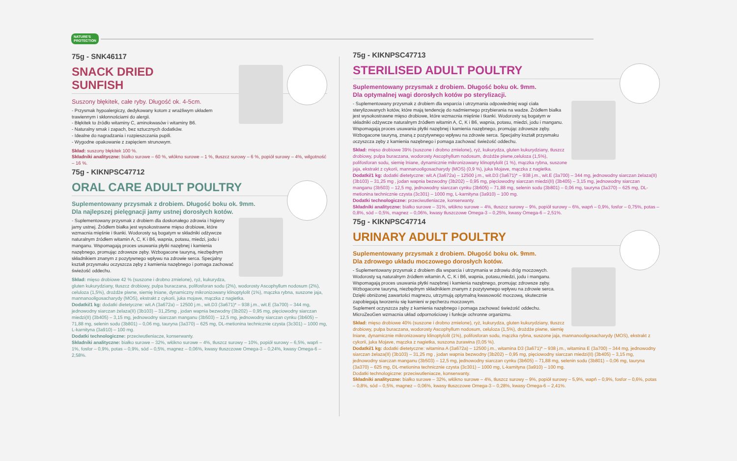NATURE'S
PROTECTION
75g - SNK46117
SNACK DRIED
SUNFISH
Suszony błękitek, całe ryby. Długość ok. 4-5cm.
- Przysmak hypoalergiczy, dedykowany kotom z wrażliwym układem trawiennym i skłonnościami do alergii.
- Błękitek to źródło witaminy C, aminokwasów i witaminy B6.
- Naturalny smak i zapach, bez sztucznych dodatków.
- Idealne do nagradzania i rozpieszczania pupili.
- Wygodne opakowanie z zapięciem strunowym.
Skład: suszony błękitek 100 %.
Składniki analityczne: białko surowe – 60 %, włókno surowe – 1 %, tłuszcz surowy – 6 %, popiół surowy – 4%, wilgotność – 16 %.
75g - KIKNPSC47712
ORAL CARE ADULT POULTRY
Suplementowany przysmak z drobiem. Długość boku ok. 9mm.
Dla najlepszej pielęgnacji jamy ustnej dorosłych kotów.
- Suplementowany przysmak z drobiem dla doskonałego zdrowia i higieny jamy ustnej. Źródłem białka jest wysokostrawne mięso drobiowe, które wzmacnia mięśnie i tkanki. Wodorosty są bogatym w składniki odżywcze naturalnym źródłem witamin A, C, K i B6, wapnia, potasu, miedzi, jodu i manganu. Wspomagają proces usuwania płytki nazębnej i kamienia nazębnego, promując zdrowsze zęby. Wzbogacone tauryną, niezbędnym składnikiem znanym z pozytywnego wpływu na zdrowie serca. Specjalny kształt przysmaku oczyszcza zęby z kamienia nazębnego i pomaga zachować świeżość oddechu.
Skład: mięso drobiowe 42 % (suszone i drobno zmielone), ryż, kukurydza, gluten kukurydziany, tłuszcz drobiowy, pulpa buraczana, polifosforan sodu (2%), wodorosty Ascophyllum nodosum (2%), celuloza (1,5%), drożdże piwne, siemię lniane, dynamiczny mikronizowany klinoptylolit (1%), mączka rybna, suszone jaja, mannanooligosacharydy (MOS), ekstrakt z cykorii, juka mojave, mączka z nagietka.
Dodatki/1 kg: dodatki dietetyczne: wit.A (3a672a) – 12500 j.m., wit.D3 (3a671)* – 938 j.m., wit.E (3a700) – 344 mg, jednowodny siarczan żelaza(II) (3b103) – 31,25mg , jodan wapnia bezwodny (3b202) – 0,95 mg, pięciowodny siarczan miedzi(II) (3b405) – 3,15 mg, jednowodny siarczan manganu (3b503) – 12,5 mg, jednowodny siarczan cynku (3b605) – 71,88 mg, selenin sodu (3b801) – 0,06 mg, tauryna (3a370) – 625 mg, DL-metionina technicznie czysta (3c301) – 1000 mg, L-karnityna (3a910) – 100 mg.
Dodatki technologiczne: przeciwutleniacze, konserwanty.
Składniki analityczne: białko surowe – 32%, włókno surowe – 4%, tłuszcz surowy – 10%, popiół surowy – 6,5%, wapń – 1%, fosfor – 0,9%, potas – 0,9%, sód – 0,5%, magnez – 0,06%, kwasy tłuszczowe Omega-3 – 0,24%, kwasy Omega-6 – 2,58%.
75g - KIKNPSC47713
STERILISED ADULT POULTRY
Suplementowany przysmak z drobiem. Długość boku ok. 9mm.
Dla optymalnej wagi dorosłych kotów po sterylizacji.
- Suplementowany przysmak z drobiem dla wsparcia i utrzymania odpowiedniej wagi ciała sterylizowanych kotów, które mają tendencję do nadmiernego przybierania na wadze. Źródłem białka jest wysokostrawne mięso drobiowe, które wzmacnia mięśnie i tkanki. Wodorosty są bogatym w składniki odżywcze naturalnym źródłem witamin A, C, K i B6, wapnia, potasu, miedzi, jodu i manganu. Wspomagają proces usuwania płytki nazębnej i kamienia nazębnego, promując zdrowsze zęby. Wzbogacone tauryną, znaną z pozytywnego wpływu na zdrowie serca. Specjalny kształt przysmaku oczyszcza zęby z kamienia nazębnego i pomaga zachować świeżość oddechu.
Skład: mięso drobiowe 39% (suszone i drobno zmielone), ryż, kukurydza, gluten kukurydziany, tłuszcz drobiowy, pulpa buraczana, wodorosty Ascophyllum nodosum, drożdże piwne,celuloza (1,5%), polifosforan sodu, siemię lniane, dynamicznie mikronizowany klinoptylolit (1 %), mączka rybna, suszone jaja, ekstrakt z cykorii, mannanooligosacharydy (MOS) (0,9 %), juka Mojave, mączka z nagietka.
Dodatki/1 kg: dodatki dietetyczne: wit.A (3a672a) – 12500 j.m., wit.D3 (3a671)* – 938 j.m., wit.E (3a700) – 344 mg, jednowodny siarczan żelaza(II) (3b103) – 31,25 mg , jodan wapnia bezwodny (3b202) – 0,95 mg, pięciowodny siarczan miedzi(II) (3b405) – 3,15 mg, jednowodny siarczan manganu (3b503) – 12,5 mg, jednowodny siarczan cynku (3b605) – 71,88 mg, selenin sodu (3b801) – 0,06 mg, tauryna (3a370) – 625 mg, DL-metionina technicznie czysta (3c301) – 1000 mg, L-karnityna (3a910) – 100 mg.
Dodatki technologiczne: przeciwutleniacze, konserwanty.
Składniki analityczne: białko surowe – 31%, włókno surowe – 4%, tłuszcz surowy – 9%, popiół surowy – 6%, wapń – 0,9%, fosfor – 0,75%, potas – 0,8%, sód – 0,5%, magnez – 0,06%, kwasy tłuszczowe Omega-3 – 0,25%, kwasy Omega-6 – 2,51%.
75g - KIKNPSC47714
URINARY ADULT POULTRY
Suplementowany przysmak z drobiem. Długość boku ok. 9mm.
Dla zdrowego układu moczowego dorosłych kotów.
- Suplementowany przysmak z drobiem dla wsparcia i utrzymania w zdrowiu dróg moczowych. Wodorosty są naturalnym źródłem witamin A, C, K i B6, wapnia, potasu,miedzi, jodu i manganu. Wspomagają proces usuwania płytki nazębnej i kamienia nazębnego, promując zdrowsze zęby. Wzbogacone tauryną, niezbędnym składnikiem znanym z pozytywnego wpływu na zdrowie serca. Dzięki obniżonej zawartości magnezu, utrzymują optymalną kwasowość moczową, skutecznie zapobiegają tworzeniu się kamieni w pęcherzu moczowym.
Suplement oczyszcza zęby z kamienia nazębnego i pomaga zachować świeżość oddechu. MicroZeoGen wzmacnia układ odpornościowy i funkcje ochronne organizmu.
Skład: mięso drobiowe 40% (suszone i drobno zmielone), ryż, kukurydza, gluten kukurydziany, tłuszcz drobiowy, pulpa buraczana, wodorosty Ascophyllum nodosum, celuloza (1,5%), drożdże piwne, siemię lniane, dynamicznie mikronizowany klinoptylolit (1%), polifosforan sodu, mączka rybna, suszone jaja, mannanooligosacharydy (MOS), ekstrakt z cykorii, juka Mojave, mączka z nagietka, suszona żurawina (0,05 %).
Dodatki/1 kg: dodatki dietetyczne: witamina A (3a672a) – 12500 j.m., witamina D3 (3a671)* – 938 j.m., witamina E (3a700) – 344 mg, jednowodny siarczan żelaza(II) (3b103) – 31,25 mg , jodan wapnia bezwodny (3b202) – 0,95 mg, pięciowodny siarczan miedzi(II) (3b405) – 3,15 mg, jednowodny siarczan manganu (3b503) – 12,5 mg, jednowodny siarczan cynku (3b605) – 71,88 mg, selenin sodu (3b801) – 0,06 mg, tauryna (3a370) – 625 mg, DL-metionina technicznie czysta (3c301) – 1000 mg, L-karnityna (3a910) – 100 mg.
Dodatki technologiczne: przeciwutleniacze, konserwanty.
Składniki analityczne: białko surowe – 32%, włókno surowe – 4%, tłuszcz surowy – 9%, popiół surowy – 5,9%, wapń – 0,9%, fosfor – 0,6%, potas – 0,8%, sód – 0,5%, magnez – 0,06%, kwasy tłuszczowe Omega-3 – 0,28%, kwasy Omega-6 – 2,41%.